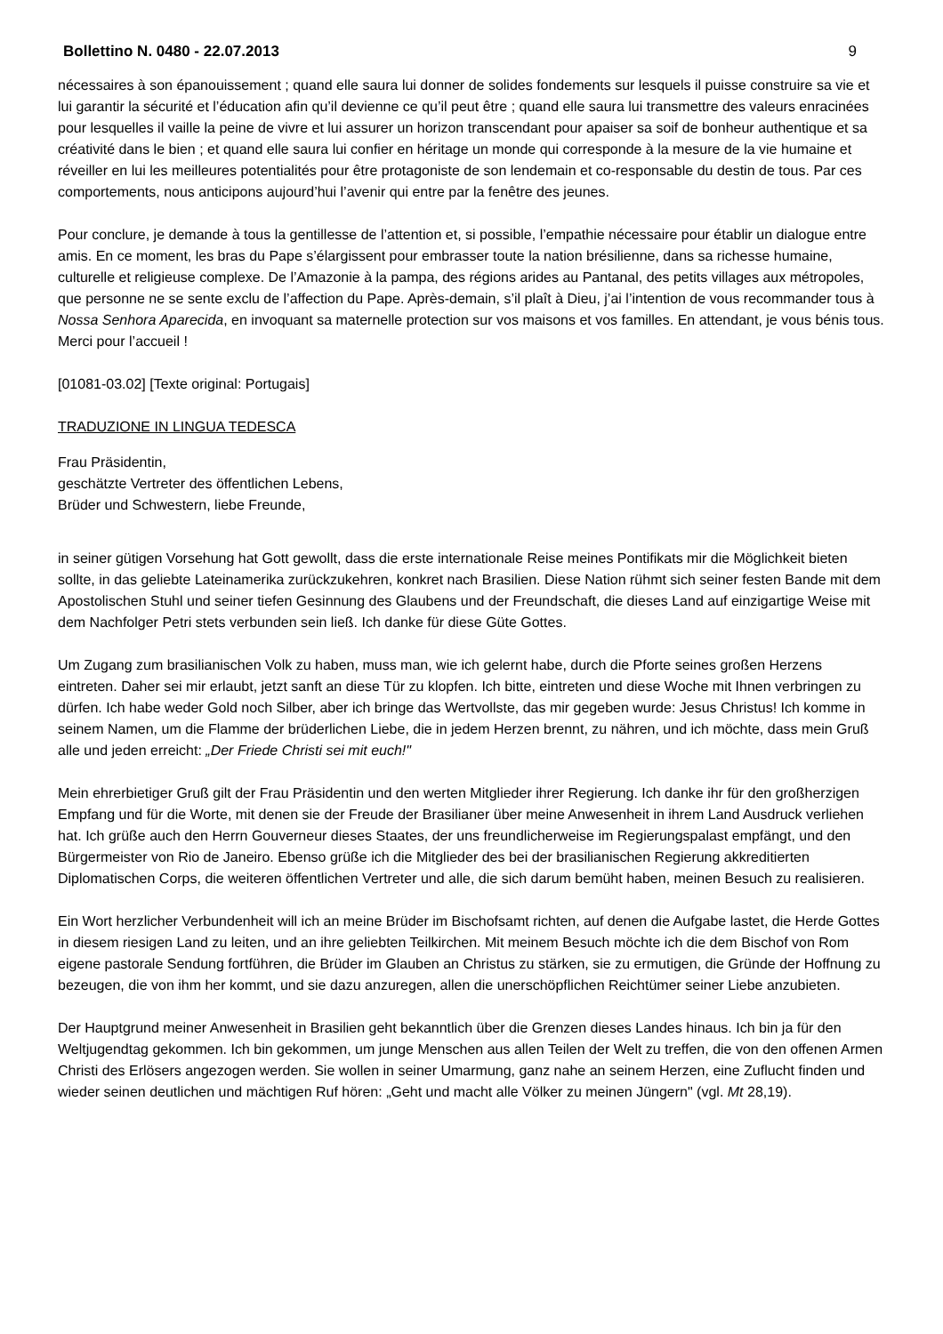Bollettino N. 0480 - 22.07.2013 9
nécessaires à son épanouissement ; quand elle saura lui donner de solides fondements sur lesquels il puisse construire sa vie et lui garantir la sécurité et l’éducation afin qu’il devienne ce qu’il peut être ; quand elle saura lui transmettre des valeurs enracinées pour lesquelles il vaille la peine de vivre et lui assurer un horizon transcendant pour apaiser sa soif de bonheur authentique et sa créativité dans le bien ; et quand elle saura lui confier en héritage un monde qui corresponde à la mesure de la vie humaine et réveiller en lui les meilleures potentialités pour être protagoniste de son lendemain et co-responsable du destin de tous. Par ces comportements, nous anticipons aujourd’hui l’avenir qui entre par la fenêtre des jeunes.
Pour conclure, je demande à tous la gentillesse de l’attention et, si possible, l’empathie nécessaire pour établir un dialogue entre amis. En ce moment, les bras du Pape s’élargissent pour embrasser toute la nation brésilienne, dans sa richesse humaine, culturelle et religieuse complexe. De l’Amazonie à la pampa, des régions arides au Pantanal, des petits villages aux métropoles, que personne ne se sente exclu de l’affection du Pape. Après-demain, s’il plaît à Dieu, j’ai l’intention de vous recommander tous à Nossa Senhora Aparecida, en invoquant sa maternelle protection sur vos maisons et vos familles. En attendant, je vous bénis tous. Merci pour l’accueil !
[01081-03.02] [Texte original: Portugais]
TRADUZIONE IN LINGUA TEDESCA
Frau Präsidentin,
geschätzte Vertreter des öffentlichen Lebens,
Brüder und Schwestern, liebe Freunde,
in seiner gütigen Vorsehung hat Gott gewollt, dass die erste internationale Reise meines Pontifikats mir die Möglichkeit bieten sollte, in das geliebte Lateinamerika zurückzukehren, konkret nach Brasilien. Diese Nation rühmt sich seiner festen Bande mit dem Apostolischen Stuhl und seiner tiefen Gesinnung des Glaubens und der Freundschaft, die dieses Land auf einzigartige Weise mit dem Nachfolger Petri stets verbunden sein ließ. Ich danke für diese Güte Gottes.
Um Zugang zum brasilianischen Volk zu haben, muss man, wie ich gelernt habe, durch die Pforte seines großen Herzens eintreten. Daher sei mir erlaubt, jetzt sanft an diese Tür zu klopfen. Ich bitte, eintreten und diese Woche mit Ihnen verbringen zu dürfen. Ich habe weder Gold noch Silber, aber ich bringe das Wertvollste, das mir gegeben wurde: Jesus Christus! Ich komme in seinem Namen, um die Flamme der brüderlichen Liebe, die in jedem Herzen brennt, zu nähren, und ich möchte, dass mein Gruß alle und jeden erreicht: „Der Friede Christi sei mit euch!"
Mein ehrerbietiger Gruß gilt der Frau Präsidentin und den werten Mitglieder ihrer Regierung. Ich danke ihr für den großherzigen Empfang und für die Worte, mit denen sie der Freude der Brasilianer über meine Anwesenheit in ihrem Land Ausdruck verliehen hat. Ich grüße auch den Herrn Gouverneur dieses Staates, der uns freundlicherweise im Regierungspalast empfängt, und den Bürgermeister von Rio de Janeiro. Ebenso grüße ich die Mitglieder des bei der brasilianischen Regierung akkreditierten Diplomatischen Corps, die weiteren öffentlichen Vertreter und alle, die sich darum bemüht haben, meinen Besuch zu realisieren.
Ein Wort herzlicher Verbundenheit will ich an meine Brüder im Bischofsamt richten, auf denen die Aufgabe lastet, die Herde Gottes in diesem riesigen Land zu leiten, und an ihre geliebten Teilkirchen. Mit meinem Besuch möchte ich die dem Bischof von Rom eigene pastorale Sendung fortführen, die Brüder im Glauben an Christus zu stärken, sie zu ermutigen, die Gründe der Hoffnung zu bezeugen, die von ihm her kommt, und sie dazu anzuregen, allen die unerschöpflichen Reichtümer seiner Liebe anzubieten.
Der Hauptgrund meiner Anwesenheit in Brasilien geht bekanntlich über die Grenzen dieses Landes hinaus. Ich bin ja für den Weltjugendtag gekommen. Ich bin gekommen, um junge Menschen aus allen Teilen der Welt zu treffen, die von den offenen Armen Christi des Erlösers angezogen werden. Sie wollen in seiner Umarmung, ganz nahe an seinem Herzen, eine Zuflucht finden und wieder seinen deutlichen und mächtigen Ruf hören: „Geht und macht alle Völker zu meinen Jüngern" (vgl. Mt 28,19).